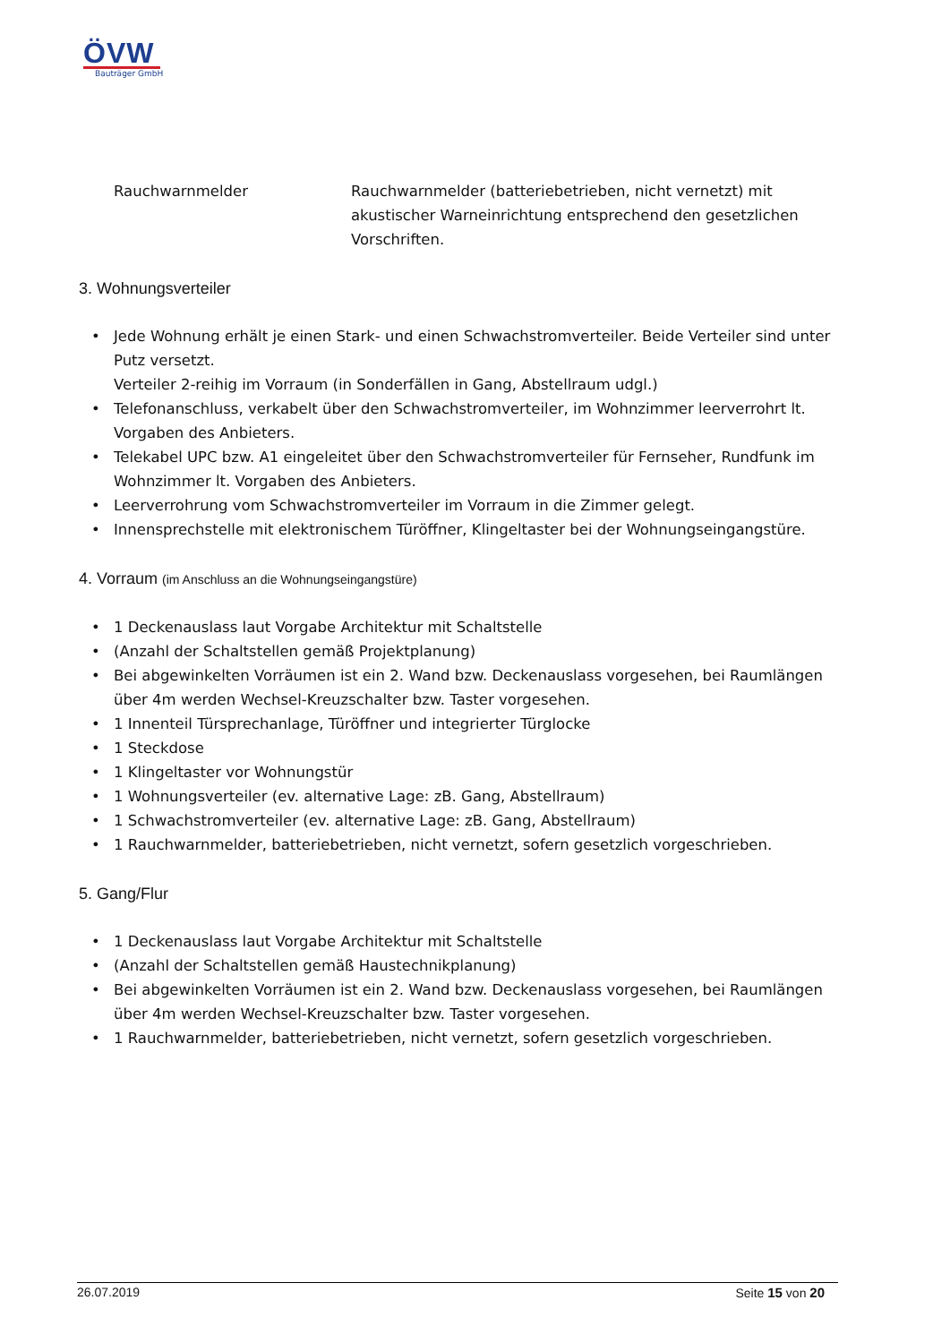ÖVW
Bauträger GmbH
Rauchwarnmelder Rauchwarnmelder (batteriebetrieben, nicht vernetzt) mit akustischer Warneinrichtung entsprechend den gesetzlichen Vorschriften.
3. Wohnungsverteiler
• Jede Wohnung erhält je einen Stark- und einen Schwachstromverteiler. Beide Verteiler sind unter Putz versetzt.
Verteiler 2-reihig im Vorraum (in Sonderfällen in Gang, Abstellraum udgl.)
• Telefonanschluss, verkabelt über den Schwachstromverteiler, im Wohnzimmer leerverrohrt lt. Vorgaben des Anbieters.
• Telekabel UPC bzw. A1 eingeleitet über den Schwachstromverteiler für Fernseher, Rundfunk im Wohnzimmer lt. Vorgaben des Anbieters.
• Leerverrohrung vom Schwachstromverteiler im Vorraum in die Zimmer gelegt.
• Innensprechstelle mit elektronischem Türöffner, Klingeltaster bei der Wohnungseingangstüre.
4. Vorraum (im Anschluss an die Wohnungseingangstüre)
• 1 Deckenauslass laut Vorgabe Architektur mit Schaltstelle
• (Anzahl der Schaltstellen gemäß Projektplanung)
• Bei abgewinkelten Vorräumen ist ein 2. Wand bzw. Deckenauslass vorgesehen, bei Raumlängen über 4m werden Wechsel-Kreuzschalter bzw. Taster vorgesehen.
• 1 Innenteil Türsprechanlage, Türöffner und integrierter Türglocke
• 1 Steckdose
• 1 Klingeltaster vor Wohnungstür
• 1 Wohnungsverteiler (ev. alternative Lage: zB. Gang, Abstellraum)
• 1 Schwachstromverteiler (ev. alternative Lage: zB. Gang, Abstellraum)
• 1 Rauchwarnmelder, batteriebetrieben, nicht vernetzt, sofern gesetzlich vorgeschrieben.
5. Gang/Flur
• 1 Deckenauslass laut Vorgabe Architektur mit Schaltstelle
• (Anzahl der Schaltstellen gemäß Haustechnikplanung)
• Bei abgewinkelten Vorräumen ist ein 2. Wand bzw. Deckenauslass vorgesehen, bei Raumlängen über 4m werden Wechsel-Kreuzschalter bzw. Taster vorgesehen.
• 1 Rauchwarnmelder, batteriebetrieben, nicht vernetzt, sofern gesetzlich vorgeschrieben.
26.07.2019 Seite 15 von 20